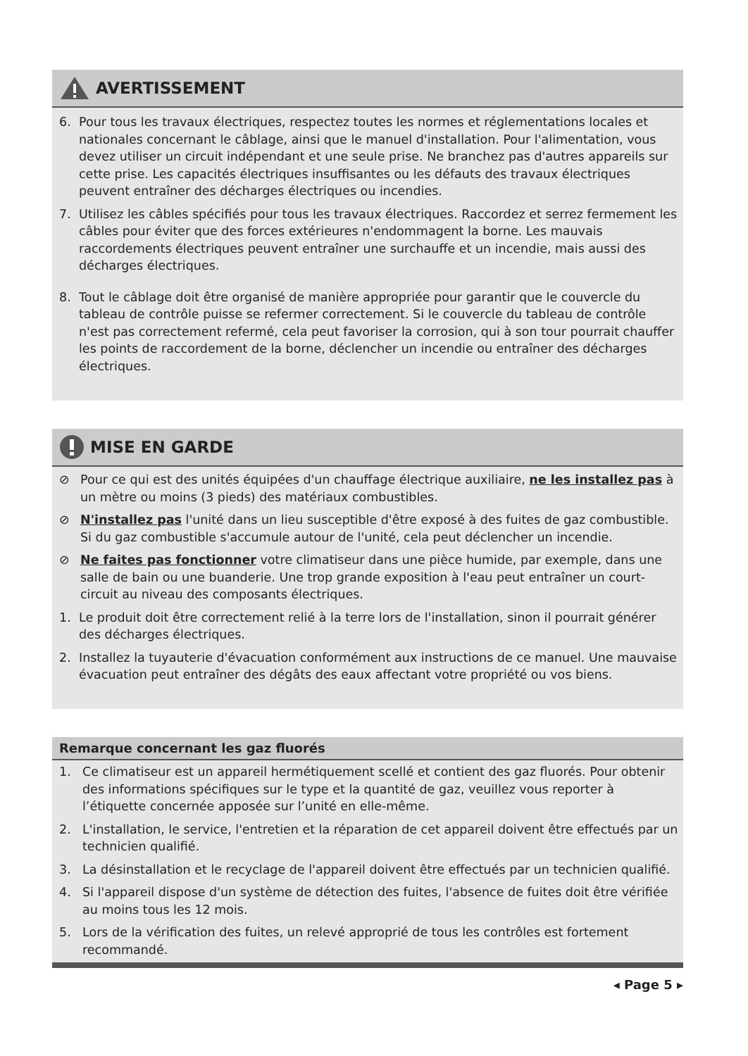AVERTISSEMENT
6. Pour tous les travaux électriques, respectez toutes les normes et réglementations locales et nationales concernant le câblage, ainsi que le manuel d'installation. Pour l'alimentation, vous devez utiliser un circuit indépendant et une seule prise. Ne branchez pas d'autres appareils sur cette prise. Les capacités électriques insuffisantes ou les défauts des travaux électriques peuvent entraîner des décharges électriques ou incendies.
7. Utilisez les câbles spécifiés pour tous les travaux électriques. Raccordez et serrez fermement les câbles pour éviter que des forces extérieures n'endommagent la borne. Les mauvais raccordements électriques peuvent entraîner une surchauffe et un incendie, mais aussi des décharges électriques.
8. Tout le câblage doit être organisé de manière appropriée pour garantir que le couvercle du tableau de contrôle puisse se refermer correctement. Si le couvercle du tableau de contrôle n'est pas correctement refermé, cela peut favoriser la corrosion, qui à son tour pourrait chauffer les points de raccordement de la borne, déclencher un incendie ou entraîner des décharges électriques.
MISE EN GARDE
⊘ Pour ce qui est des unités équipées d'un chauffage électrique auxiliaire, ne les installez pas à un mètre ou moins (3 pieds) des matériaux combustibles.
⊘ N'installez pas l'unité dans un lieu susceptible d'être exposé à des fuites de gaz combustible. Si du gaz combustible s'accumule autour de l'unité, cela peut déclencher un incendie.
⊘ Ne faites pas fonctionner votre climatiseur dans une pièce humide, par exemple, dans une salle de bain ou une buanderie. Une trop grande exposition à l'eau peut entraîner un court-circuit au niveau des composants électriques.
1. Le produit doit être correctement relié à la terre lors de l'installation, sinon il pourrait générer des décharges électriques.
2. Installez la tuyauterie d'évacuation conformément aux instructions de ce manuel. Une mauvaise évacuation peut entraîner des dégâts des eaux affectant votre propriété ou vos biens.
Remarque concernant les gaz fluorés
1. Ce climatiseur est un appareil hermétiquement scellé et contient des gaz fluorés. Pour obtenir des informations spécifiques sur le type et la quantité de gaz, veuillez vous reporter à l’étiquette concernée apposée sur l’unité en elle-même.
2. L'installation, le service, l'entretien et la réparation de cet appareil doivent être effectués par un technicien qualifié.
3. La désinstallation et le recyclage de l'appareil doivent être effectués par un technicien qualifié.
4. Si l'appareil dispose d'un système de détection des fuites, l'absence de fuites doit être vérifiée au moins tous les 12 mois.
5. Lors de la vérification des fuites, un relevé approprié de tous les contrôles est fortement recommandé.
◂ Page 5 ▸